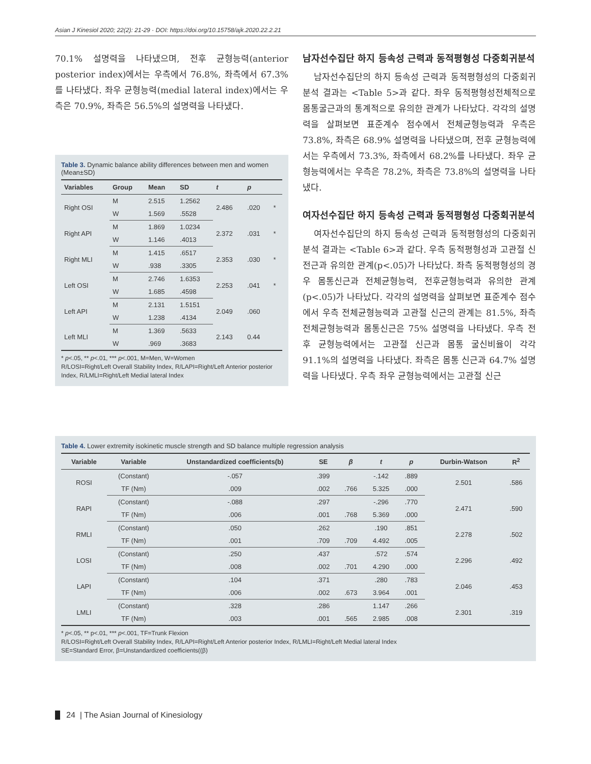Asian J Kinesiol 2020; 22(2): 21-29 · DOI: https://doi.org/10.15758/ajk.2020.22.2.21
70.1% 설명력을 나타냈으며, 전후 균형능력(anterior posterior index)에서는 우측에서 76.8%, 좌측에서 67.3%를 나타냈다. 좌우 균형능력(medial lateral index)에서는 우측은 70.9%, 좌측은 56.5%의 설명력을 나타냈다.
Table 3. Dynamic balance ability differences between men and women (Mean±SD)
| Variables | Group | Mean | SD | t | p | |
| --- | --- | --- | --- | --- | --- | --- |
| Right OSI | M | 2.515 | 1.2562 | 2.486 | .020 | * |
| | W | 1.569 | .5528 | | | |
| Right API | M | 1.869 | 1.0234 | 2.372 | .031 | * |
| | W | 1.146 | .4013 | | | |
| Right MLI | M | 1.415 | .6517 | 2.353 | .030 | * |
| | W | .938 | .3305 | | | |
| Left OSI | M | 2.746 | 1.6353 | 2.253 | .041 | * |
| | W | 1.685 | .4598 | | | |
| Left API | M | 2.131 | 1.5151 | 2.049 | .060 | |
| | W | 1.238 | .4134 | | | |
| Left MLI | M | 1.369 | .5633 | 2.143 | 0.44 | |
| | W | .969 | .3683 | | | |
* p<.05, ** p<.01, *** p<.001, M=Men, W=Women
R/LOSI=Right/Left Overall Stability Index, R/LAPI=Right/Left Anterior posterior Index, R/LMLI=Right/Left Medial lateral Index
남자선수집단 하지 등속성 근력과 동적평형성 다중회귀분석
남자선수집단의 하지 등속성 근력과 동적평형성의 다중회귀분석 결과는 <Table 5>과 같다. 좌우 동적평형성전체적으로 몸통굴근과의 통계적으로 유의한 관계가 나타났다. 각각의 설명력을 살펴보면 표준계수 점수에서 전체균형능력과 우측은 73.8%, 좌측은 68.9% 설명력을 나타냈으며, 전후 균형능력에서는 우측에서 73.3%, 좌측에서 68.2%를 나타냈다. 좌우 균형능력에서는 우측은 78.2%, 좌측은 73.8%의 설명력을 나타냈다.
여자선수집단 하지 등속성 근력과 동적평형성 다중회귀분석
여자선수집단의 하지 등속성 근력과 동적평형성의 다중회귀분석 결과는 <Table 6>과 같다. 우측 동적평형성과 고관절 신전근과 유의한 관계(p<.05)가 나타났다. 좌측 동적평형성의 경우 몸통신근과 전체균형능력, 전후균형능력과 유의한 관계(p<.05)가 나타났다. 각각의 설명력을 살펴보면 표준계수 점수에서 우측 전체균형능력과 고관절 신근의 관계는 81.5%, 좌측 전체균형능력과 몸통신근은 75% 설명력을 나타냈다. 우측 전후 균형능력에서는 고관절 신근과 몸통 굴신비율이 각각 91.1%의 설명력을 나타냈다. 좌측은 몸통 신근과 64.7% 설명력을 나타냈다. 우측 좌우 균형능력에서는 고관절 신근
Table 4. Lower extremity isokinetic muscle strength and SD balance multiple regression analysis
| Variable | Variable | Unstandardized coefficients(b) | SE | β | t | p | Durbin-Watson | R<sup>2</sup> |
| --- | --- | --- | --- | --- | --- | --- | --- | --- |
| ROSI | (Constant) | -.057 | .399 | | -.142 | .889 | 2.501 | .586 |
| | TF (Nm) | .009 | .002 | .766 | 5.325 | .000 | | |
| RAPI | (Constant) | -.088 | .297 | | -.296 | .770 | 2.471 | .590 |
| | TF (Nm) | .006 | .001 | .768 | 5.369 | .000 | | |
| RMLI | (Constant) | .050 | .262 | | .190 | .851 | 2.278 | .502 |
| | TF (Nm) | .001 | .709 | .709 | 4.492 | .005 | | |
| LOSI | (Constant) | .250 | .437 | | .572 | .574 | 2.296 | .492 |
| | TF (Nm) | .008 | .002 | .701 | 4.290 | .000 | | |
| LAPI | (Constant) | .104 | .371 | | .280 | .783 | 2.046 | .453 |
| | TF (Nm) | .006 | .002 | .673 | 3.964 | .001 | | |
| LMLI | (Constant) | .328 | .286 | | 1.147 | .266 | 2.301 | .319 |
| | TF (Nm) | .003 | .001 | .565 | 2.985 | .008 | | |
* p<.05, ** p<.01, *** p<.001, TF=Trunk Flexion
R/LOSI=Right/Left Overall Stability Index, R/LAPI=Right/Left Anterior posterior Index, R/LMLI=Right/Left Medial lateral Index
SE=Standard Error, β=Unstandardized coefficients((β)
24 | The Asian Journal of Kinesiology